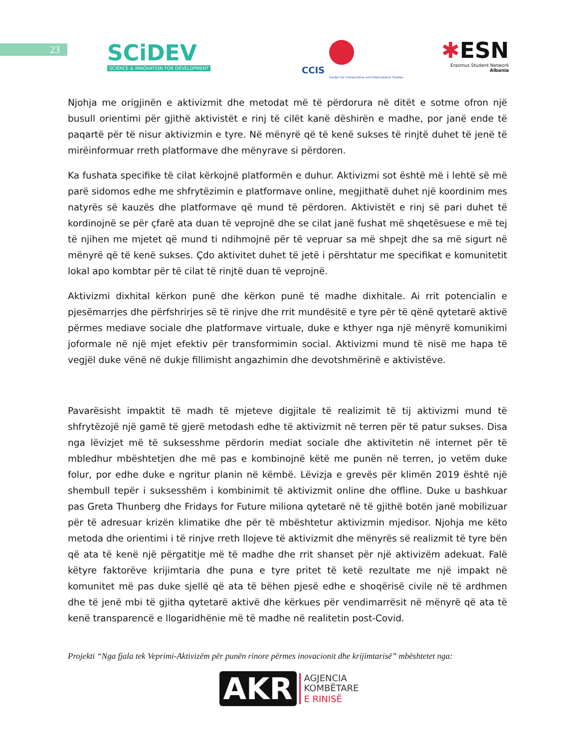23
SCiDEV
SCIENCE & INNOVATION FOR DEVELOPMENT
CCIS
Center for Comparative and International Studies
✱ESN
Erasmus Student Network
Albania
Njohja me origjinën e aktivizmit dhe metodat më të përdorura në ditët e sotme ofron një busull orientimi për gjithë aktivistët e rinj të cilët kanë dëshirën e madhe, por janë ende të paqartë për të nisur aktivizmin e tyre. Në mënyrë që të kenë sukses të rinjtë duhet të jenë të mirëinformuar rreth platformave dhe mënyrave si përdoren.
Ka fushata specifike të cilat kërkojnë platformën e duhur. Aktivizmi sot është më i lehtë së më parë sidomos edhe me shfrytëzimin e platformave online, megjithatë duhet një koordinim mes natyrës së kauzës dhe platformave që mund të përdoren. Aktivistët e rinj së pari duhet të kordinojnë se për çfarë ata duan të veprojnë dhe se cilat janë fushat më shqetësuese e më tej të njihen me mjetet që mund ti ndihmojnë për të vepruar sa më shpejt dhe sa më sigurt në mënyrë që të kenë sukses. Çdo aktivitet duhet të jetë i përshtatur me specifikat e komunitetit lokal apo kombtar për të cilat të rinjtë duan të veprojnë.
Aktivizmi dixhital kërkon punë dhe kërkon punë të madhe dixhitale. Ai rrit potencialin e pjesëmarrjes dhe përfshrirjes së të rinjve dhe rrit mundësitë e tyre për të qënë qytetarë aktivë përmes mediave sociale dhe platformave virtuale, duke e kthyer nga një mënyrë komunikimi joformale në një mjet efektiv për transformimin social. Aktivizmi mund të nisë me hapa të vegjël duke vënë në dukje fillimisht angazhimin dhe devotshmërinë e aktivistëve.
Pavarësisht impaktit të madh të mjeteve digjitale të realizimit të tij aktivizmi mund të shfrytëzojë një gamë të gjerë metodash edhe të aktivizmit në terren për të patur sukses. Disa nga lëvizjet më të suksesshme përdorin mediat sociale dhe aktivitetin në internet për të mbledhur mbështetjen dhe më pas e kombinojnë këtë me punën në terren, jo vetëm duke folur, por edhe duke e ngritur planin në këmbë. Lëvizja e grevës për klimën 2019 është një shembull tepër i suksesshëm i kombinimit të aktivizmit online dhe offline. Duke u bashkuar pas Greta Thunberg dhe Fridays for Future miliona qytetarë në të gjithë botën janë mobilizuar për të adresuar krizën klimatike dhe për të mbështetur aktivizmin mjedisor. Njohja me këto metoda dhe orientimi i të rinjve rreth llojeve të aktivizmit dhe mënyrës së realizmit të tyre bën që ata të kenë një përgatitje më të madhe dhe rrit shanset për një aktivizëm adekuat. Falë këtyre faktorëve krijimtaria dhe puna e tyre pritet të ketë rezultate me një impakt në komunitet më pas duke sjellë që ata të bëhen pjesë edhe e shoqërisë civile në të ardhmen dhe të jenë mbi të gjitha qytetarë aktivë dhe kërkues për vendimarrësit në mënyrë që ata të kenë transparencë e llogaridhënie më të madhe në realitetin post-Covid.
Projekti “Nga fjala tek Veprimi-Aktivizëm për punën rinore përmes inovacionit dhe krijimtarisë” mbështetet nga:
AKR AGJENCIA
KOMBËTARE
E RINISË